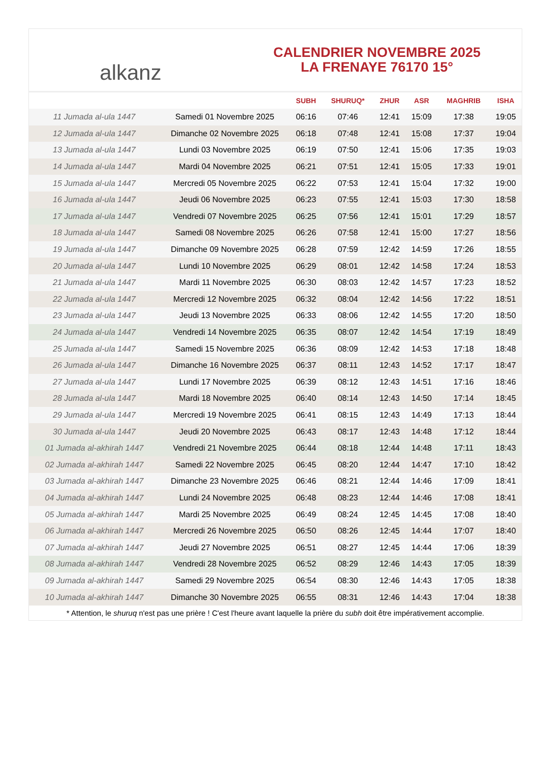alkanz
CALENDRIER NOVEMBRE 2025
LA FRENAYE 76170 15°
| | | SUBH | SHURUQ* | ZHUR | ASR | MAGHRIB | ISHA |
| --- | --- | --- | --- | --- | --- | --- | --- |
| 11 Jumada al-ula 1447 | Samedi 01 Novembre 2025 | 06:16 | 07:46 | 12:41 | 15:09 | 17:38 | 19:05 |
| 12 Jumada al-ula 1447 | Dimanche 02 Novembre 2025 | 06:18 | 07:48 | 12:41 | 15:08 | 17:37 | 19:04 |
| 13 Jumada al-ula 1447 | Lundi 03 Novembre 2025 | 06:19 | 07:50 | 12:41 | 15:06 | 17:35 | 19:03 |
| 14 Jumada al-ula 1447 | Mardi 04 Novembre 2025 | 06:21 | 07:51 | 12:41 | 15:05 | 17:33 | 19:01 |
| 15 Jumada al-ula 1447 | Mercredi 05 Novembre 2025 | 06:22 | 07:53 | 12:41 | 15:04 | 17:32 | 19:00 |
| 16 Jumada al-ula 1447 | Jeudi 06 Novembre 2025 | 06:23 | 07:55 | 12:41 | 15:03 | 17:30 | 18:58 |
| 17 Jumada al-ula 1447 | Vendredi 07 Novembre 2025 | 06:25 | 07:56 | 12:41 | 15:01 | 17:29 | 18:57 |
| 18 Jumada al-ula 1447 | Samedi 08 Novembre 2025 | 06:26 | 07:58 | 12:41 | 15:00 | 17:27 | 18:56 |
| 19 Jumada al-ula 1447 | Dimanche 09 Novembre 2025 | 06:28 | 07:59 | 12:42 | 14:59 | 17:26 | 18:55 |
| 20 Jumada al-ula 1447 | Lundi 10 Novembre 2025 | 06:29 | 08:01 | 12:42 | 14:58 | 17:24 | 18:53 |
| 21 Jumada al-ula 1447 | Mardi 11 Novembre 2025 | 06:30 | 08:03 | 12:42 | 14:57 | 17:23 | 18:52 |
| 22 Jumada al-ula 1447 | Mercredi 12 Novembre 2025 | 06:32 | 08:04 | 12:42 | 14:56 | 17:22 | 18:51 |
| 23 Jumada al-ula 1447 | Jeudi 13 Novembre 2025 | 06:33 | 08:06 | 12:42 | 14:55 | 17:20 | 18:50 |
| 24 Jumada al-ula 1447 | Vendredi 14 Novembre 2025 | 06:35 | 08:07 | 12:42 | 14:54 | 17:19 | 18:49 |
| 25 Jumada al-ula 1447 | Samedi 15 Novembre 2025 | 06:36 | 08:09 | 12:42 | 14:53 | 17:18 | 18:48 |
| 26 Jumada al-ula 1447 | Dimanche 16 Novembre 2025 | 06:37 | 08:11 | 12:43 | 14:52 | 17:17 | 18:47 |
| 27 Jumada al-ula 1447 | Lundi 17 Novembre 2025 | 06:39 | 08:12 | 12:43 | 14:51 | 17:16 | 18:46 |
| 28 Jumada al-ula 1447 | Mardi 18 Novembre 2025 | 06:40 | 08:14 | 12:43 | 14:50 | 17:14 | 18:45 |
| 29 Jumada al-ula 1447 | Mercredi 19 Novembre 2025 | 06:41 | 08:15 | 12:43 | 14:49 | 17:13 | 18:44 |
| 30 Jumada al-ula 1447 | Jeudi 20 Novembre 2025 | 06:43 | 08:17 | 12:43 | 14:48 | 17:12 | 18:44 |
| 01 Jumada al-akhirah 1447 | Vendredi 21 Novembre 2025 | 06:44 | 08:18 | 12:44 | 14:48 | 17:11 | 18:43 |
| 02 Jumada al-akhirah 1447 | Samedi 22 Novembre 2025 | 06:45 | 08:20 | 12:44 | 14:47 | 17:10 | 18:42 |
| 03 Jumada al-akhirah 1447 | Dimanche 23 Novembre 2025 | 06:46 | 08:21 | 12:44 | 14:46 | 17:09 | 18:41 |
| 04 Jumada al-akhirah 1447 | Lundi 24 Novembre 2025 | 06:48 | 08:23 | 12:44 | 14:46 | 17:08 | 18:41 |
| 05 Jumada al-akhirah 1447 | Mardi 25 Novembre 2025 | 06:49 | 08:24 | 12:45 | 14:45 | 17:08 | 18:40 |
| 06 Jumada al-akhirah 1447 | Mercredi 26 Novembre 2025 | 06:50 | 08:26 | 12:45 | 14:44 | 17:07 | 18:40 |
| 07 Jumada al-akhirah 1447 | Jeudi 27 Novembre 2025 | 06:51 | 08:27 | 12:45 | 14:44 | 17:06 | 18:39 |
| 08 Jumada al-akhirah 1447 | Vendredi 28 Novembre 2025 | 06:52 | 08:29 | 12:46 | 14:43 | 17:05 | 18:39 |
| 09 Jumada al-akhirah 1447 | Samedi 29 Novembre 2025 | 06:54 | 08:30 | 12:46 | 14:43 | 17:05 | 18:38 |
| 10 Jumada al-akhirah 1447 | Dimanche 30 Novembre 2025 | 06:55 | 08:31 | 12:46 | 14:43 | 17:04 | 18:38 |
* Attention, le shuruq n'est pas une prière ! C'est l'heure avant laquelle la prière du subh doit être impérativement accomplie.